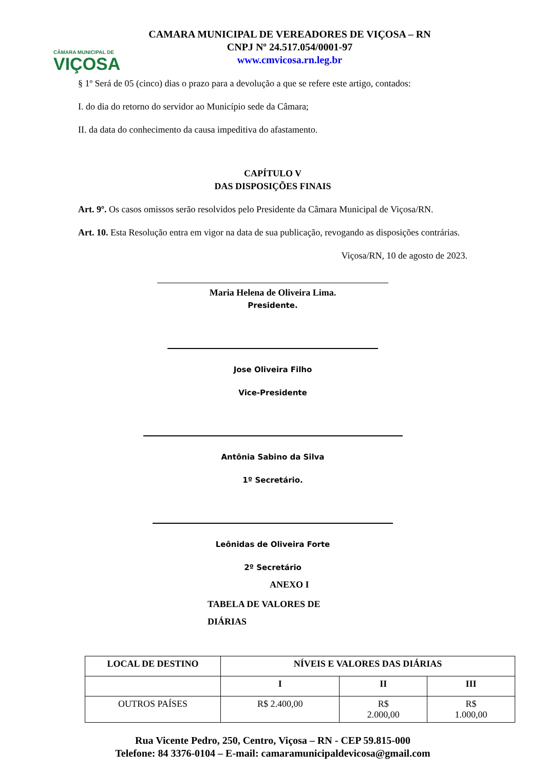CÂMARA MUNICIPAL DE
VIÇOSA
CAMARA MUNICIPAL DE VEREADORES DE VIÇOSA – RN
CNPJ Nº 24.517.054/0001-97
www.cmvicosa.rn.leg.br
§ 1º Será de 05 (cinco) dias o prazo para a devolução a que se refere este artigo, contados:
I. do dia do retorno do servidor ao Município sede da Câmara;
II. da data do conhecimento da causa impeditiva do afastamento.
CAPÍTULO V
DAS DISPOSIÇÕES FINAIS
Art. 9º. Os casos omissos serão resolvidos pelo Presidente da Câmara Municipal de Viçosa/RN.
Art. 10. Esta Resolução entra em vigor na data de sua publicação, revogando as disposições contrárias.
Viçosa/RN, 10 de agosto de 2023.
Maria Helena de Oliveira Lima.
Presidente.
Jose Oliveira Filho
Vice-Presidente
Antônia Sabino da Silva
1º Secretário.
Leônidas de Oliveira Forte
2º Secretário
ANEXO I
TABELA DE VALORES DE
DIÁRIAS
| LOCAL DE DESTINO | NÍVEIS E VALORES DAS DIÁRIAS | | |
| --- | --- | --- | --- |
| | I | II | III |
| OUTROS PAÍSES | R$ 2.400,00 | R$ 2.000,00 | R$ 1.000,00 |
Rua Vicente Pedro, 250, Centro, Viçosa – RN - CEP 59.815-000
Telefone: 84 3376-0104 – E-mail: camaramunicipaldevicosa@gmail.com